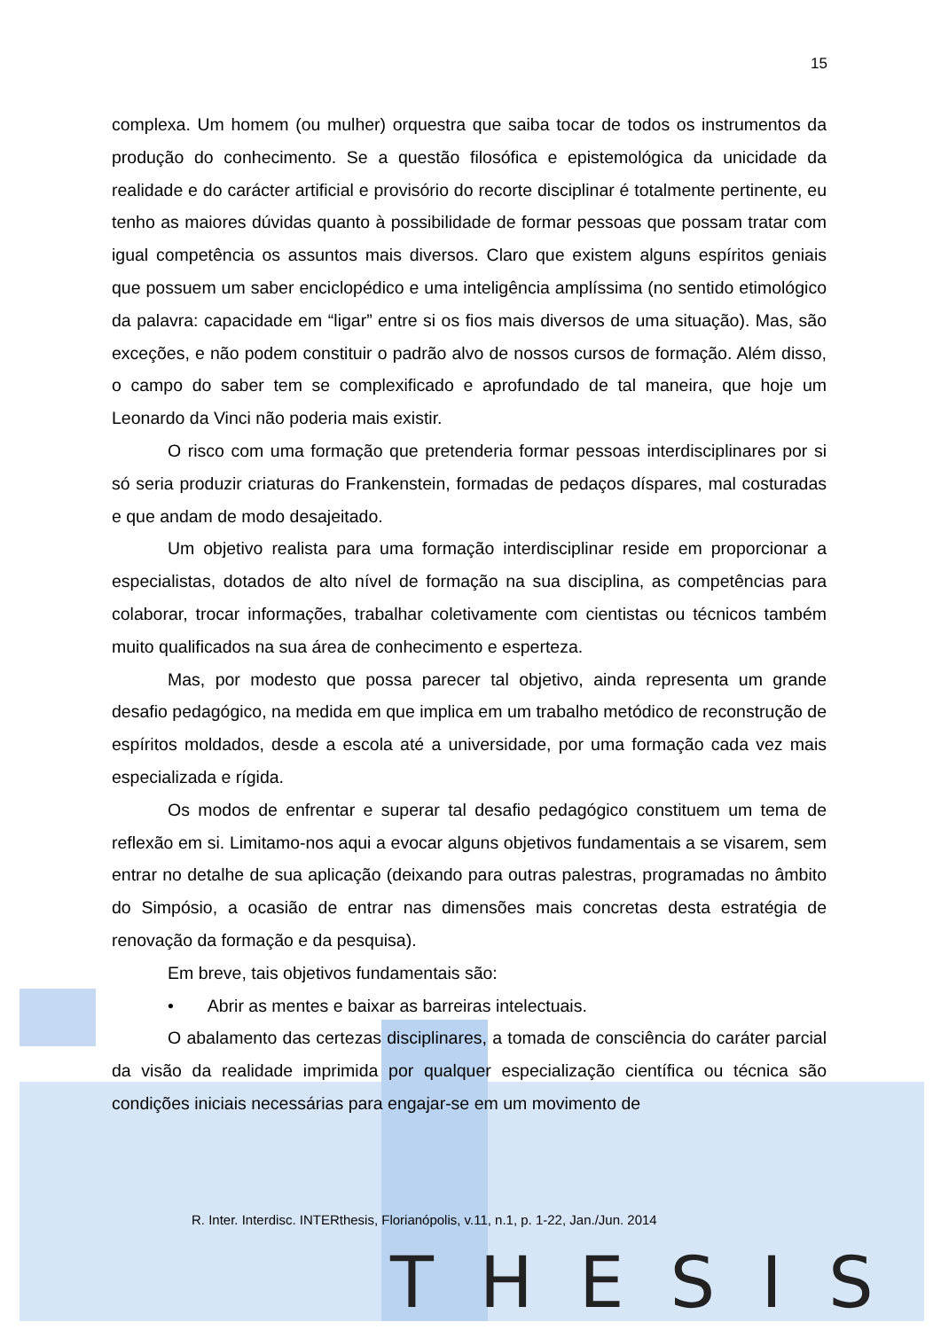15
complexa. Um homem (ou mulher) orquestra que saiba tocar de todos os instrumentos da produção do conhecimento. Se a questão filosófica e epistemológica da unicidade da realidade e do carácter artificial e provisório do recorte disciplinar é totalmente pertinente, eu tenho as maiores dúvidas quanto à possibilidade de formar pessoas que possam tratar com igual competência os assuntos mais diversos. Claro que existem alguns espíritos geniais que possuem um saber enciclopédico e uma inteligência amplíssima (no sentido etimológico da palavra: capacidade em “ligar” entre si os fios mais diversos de uma situação). Mas, são exceções, e não podem constituir o padrão alvo de nossos cursos de formação. Além disso, o campo do saber tem se complexificado e aprofundado de tal maneira, que hoje um Leonardo da Vinci não poderia mais existir.
O risco com uma formação que pretenderia formar pessoas interdisciplinares por si só seria produzir criaturas do Frankenstein, formadas de pedaços díspares, mal costuradas e que andam de modo desajeitado.
Um objetivo realista para uma formação interdisciplinar reside em proporcionar a especialistas, dotados de alto nível de formação na sua disciplina, as competências para colaborar, trocar informações, trabalhar coletivamente com cientistas ou técnicos também muito qualificados na sua área de conhecimento e esperteza.
Mas, por modesto que possa parecer tal objetivo, ainda representa um grande desafio pedagógico, na medida em que implica em um trabalho metódico de reconstrução de espíritos moldados, desde a escola até a universidade, por uma formação cada vez mais especializada e rígida.
Os modos de enfrentar e superar tal desafio pedagógico constituem um tema de reflexão em si. Limitamo-nos aqui a evocar alguns objetivos fundamentais a se visarem, sem entrar no detalhe de sua aplicação (deixando para outras palestras, programadas no âmbito do Simpósio, a ocasião de entrar nas dimensões mais concretas desta estratégia de renovação da formação e da pesquisa).
Em breve, tais objetivos fundamentais são:
• Abrir as mentes e baixar as barreiras intelectuais.
O abalamento das certezas disciplinares, a tomada de consciência do caráter parcial da visão da realidade imprimida por qualquer especialização científica ou técnica são condições iniciais necessárias para engajar-se em um movimento de
R. Inter. Interdisc. INTERthesis, Florianópolis, v.11, n.1, p. 1-22, Jan./Jun. 2014
THESIS